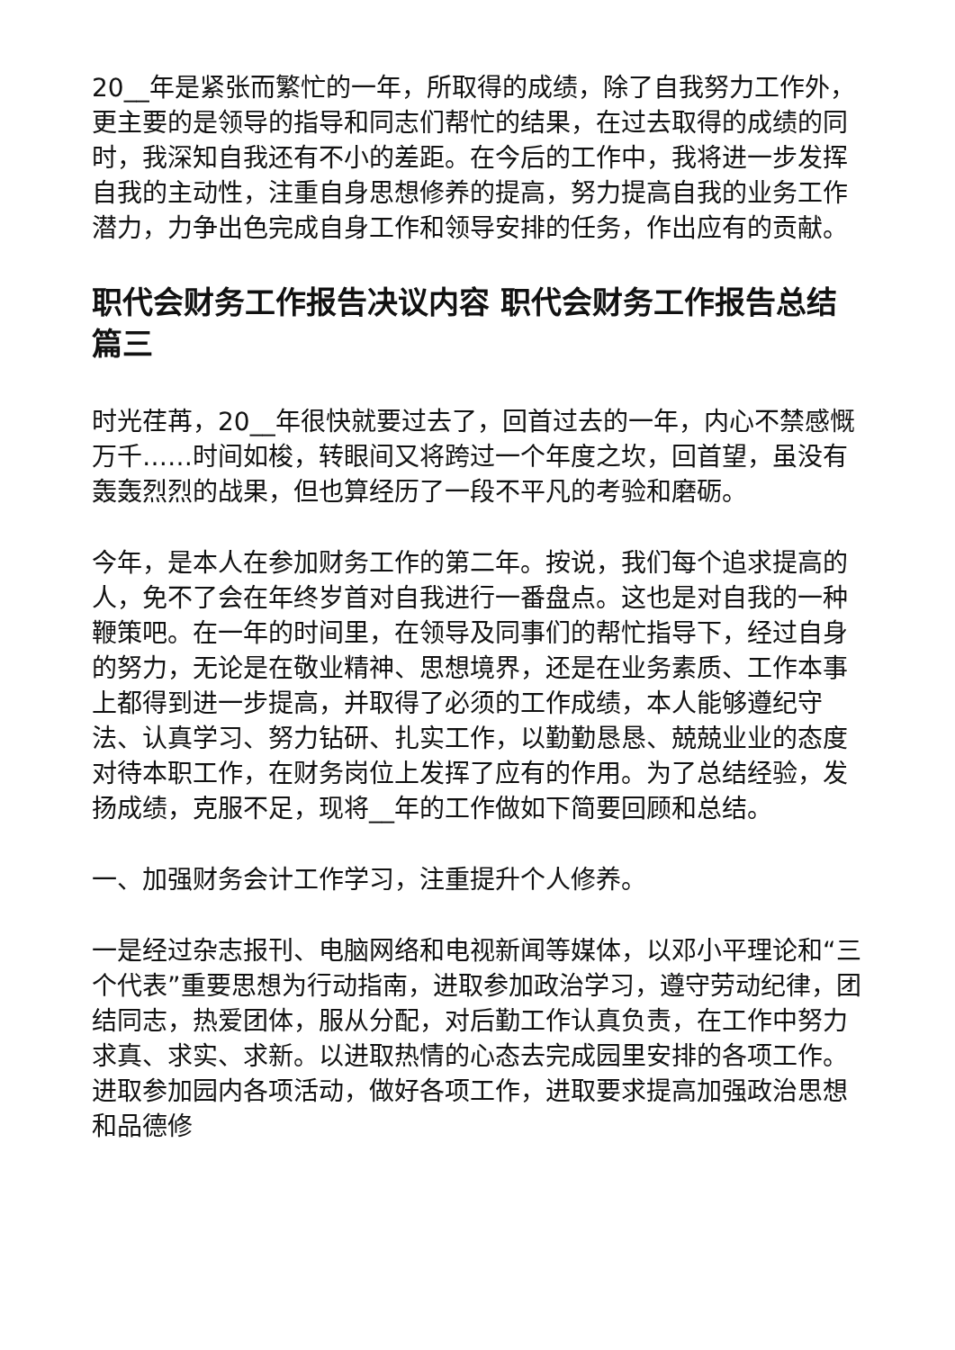20__年是紧张而繁忙的一年，所取得的成绩，除了自我努力工作外，更主要的是领导的指导和同志们帮忙的结果，在过去取得的成绩的同时，我深知自我还有不小的差距。在今后的工作中，我将进一步发挥自我的主动性，注重自身思想修养的提高，努力提高自我的业务工作潜力，力争出色完成自身工作和领导安排的任务，作出应有的贡献。
职代会财务工作报告决议内容 职代会财务工作报告总结篇三
时光荏苒，20__年很快就要过去了，回首过去的一年，内心不禁感慨万千……时间如梭，转眼间又将跨过一个年度之坎，回首望，虽没有轰轰烈烈的战果，但也算经历了一段不平凡的考验和磨砺。
今年，是本人在参加财务工作的第二年。按说，我们每个追求提高的人，免不了会在年终岁首对自我进行一番盘点。这也是对自我的一种鞭策吧。在一年的时间里，在领导及同事们的帮忙指导下，经过自身的努力，无论是在敬业精神、思想境界，还是在业务素质、工作本事上都得到进一步提高，并取得了必须的工作成绩，本人能够遵纪守法、认真学习、努力钻研、扎实工作，以勤勤恳恳、兢兢业业的态度对待本职工作，在财务岗位上发挥了应有的作用。为了总结经验，发扬成绩，克服不足，现将__年的工作做如下简要回顾和总结。
一、加强财务会计工作学习，注重提升个人修养。
一是经过杂志报刊、电脑网络和电视新闻等媒体，以邓小平理论和“三个代表”重要思想为行动指南，进取参加政治学习，遵守劳动纪律，团结同志，热爱团体，服从分配，对后勤工作认真负责，在工作中努力求真、求实、求新。以进取热情的心态去完成园里安排的各项工作。进取参加园内各项活动，做好各项工作，进取要求提高加强政治思想和品德修